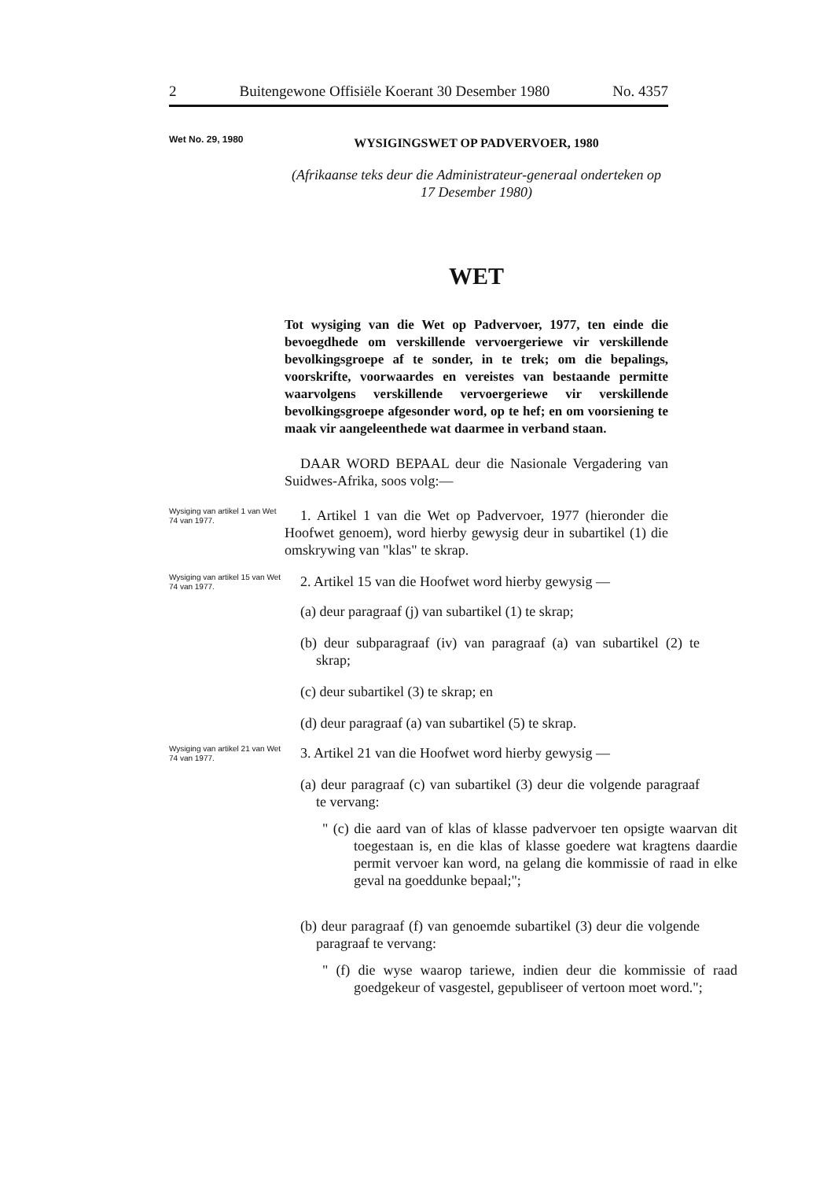2 Buitengewone Offisiële Koerant 30 Desember 1980 No. 4357
Wet No. 29, 1980
WYSIGINGSWET OP PADVERVOER, 1980
(Afrikaanse teks deur die Administrateur-generaal onderteken op 17 Desember 1980)
WET
Tot wysiging van die Wet op Padvervoer, 1977, ten einde die bevoegdhede om verskillende vervoergeriewe vir verskillende bevolkingsgroepe af te sonder, in te trek; om die bepalings, voorskrifte, voorwaardes en vereistes van bestaande permitte waarvolgens verskillende vervoergeriewe vir verskillende bevolkingsgroepe afgesonder word, op te hef; en om voorsiening te maak vir aangeleenthede wat daarmee in verband staan.
DAAR WORD BEPAAL deur die Nasionale Vergadering van Suidwes-Afrika, soos volg:—
Wysiging van artikel 1 van Wet 74 van 1977.
1. Artikel 1 van die Wet op Padvervoer, 1977 (hieronder die Hoofwet genoem), word hierby gewysig deur in subartikel (1) die omskrywing van "klas" te skrap.
Wysiging van artikel 15 van Wet 74 van 1977.
2. Artikel 15 van die Hoofwet word hierby gewysig —
(a) deur paragraaf (j) van subartikel (1) te skrap;
(b) deur subparagraaf (iv) van paragraaf (a) van subartikel (2) te skrap;
(c) deur subartikel (3) te skrap; en
(d) deur paragraaf (a) van subartikel (5) te skrap.
Wysiging van artikel 21 van Wet 74 van 1977.
3. Artikel 21 van die Hoofwet word hierby gewysig —
(a) deur paragraaf (c) van subartikel (3) deur die volgende paragraaf te vervang:
" (c) die aard van of klas of klasse padvervoer ten opsigte waarvan dit toegestaan is, en die klas of klasse goedere wat kragtens daardie permit vervoer kan word, na gelang die kommissie of raad in elke geval na goeddunke bepaal;";
(b) deur paragraaf (f) van genoemde subartikel (3) deur die volgende paragraaf te vervang:
" (f) die wyse waarop tariewe, indien deur die kommissie of raad goedgekeur of vasgestel, gepubliseer of vertoon moet word.";